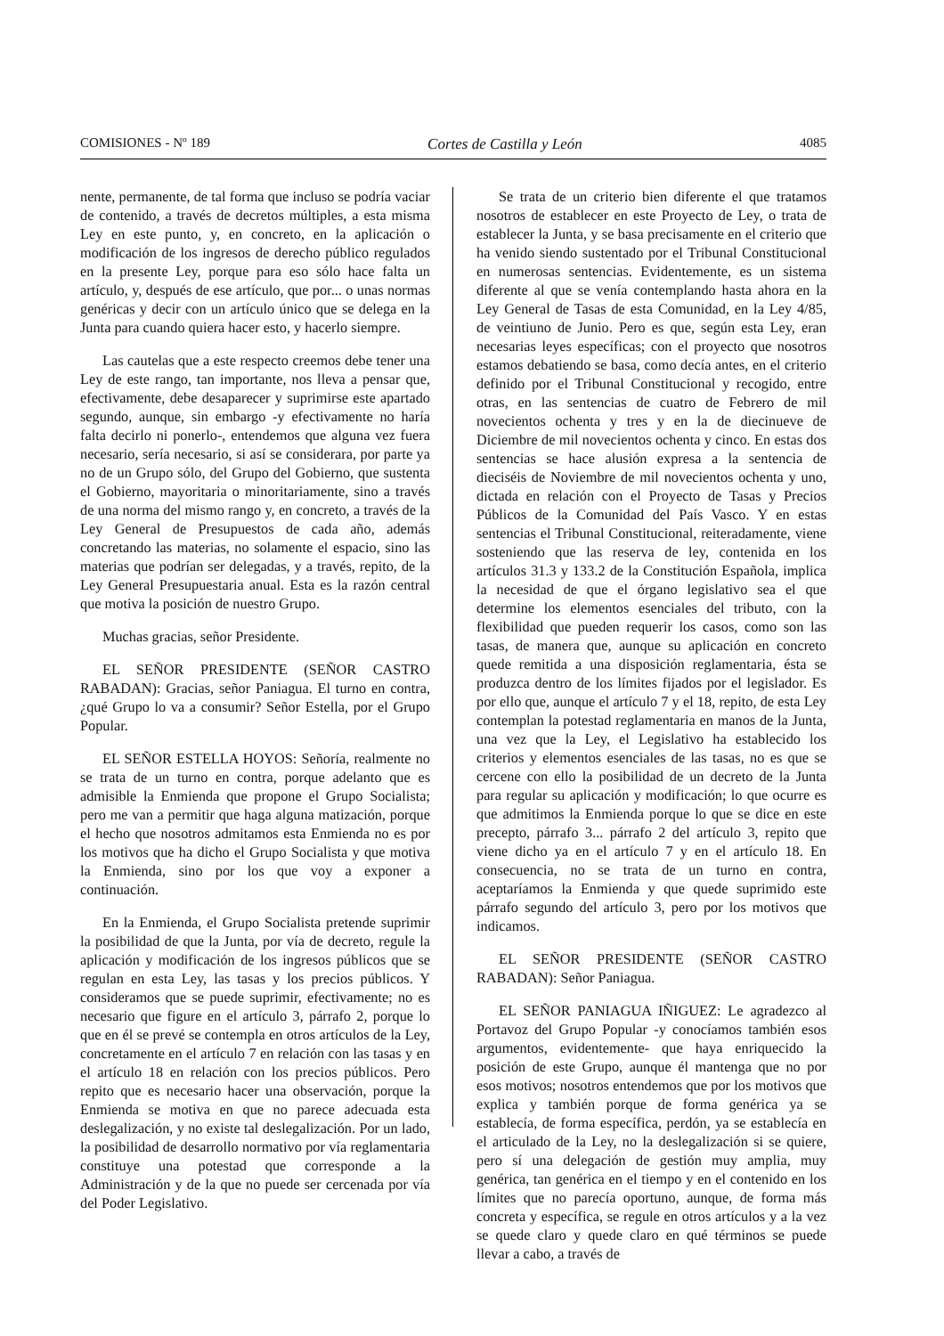COMISIONES - Nº 189 Cortes de Castilla y León 4085
nente, permanente, de tal forma que incluso se podría vaciar de contenido, a través de decretos múltiples, a esta misma Ley en este punto, y, en concreto, en la aplicación o modificación de los ingresos de derecho público regulados en la presente Ley, porque para eso sólo hace falta un artículo, y, después de ese artículo, que por... o unas normas genéricas y decir con un artículo único que se delega en la Junta para cuando quiera hacer esto, y hacerlo siempre.
Las cautelas que a este respecto creemos debe tener una Ley de este rango, tan importante, nos lleva a pensar que, efectivamente, debe desaparecer y suprimirse este apartado segundo, aunque, sin embargo -y efectivamente no haría falta decirlo ni ponerlo-, entendemos que alguna vez fuera necesario, sería necesario, si así se considerara, por parte ya no de un Grupo sólo, del Grupo del Gobierno, que sustenta el Gobierno, mayoritaria o minoritariamente, sino a través de una norma del mismo rango y, en concreto, a través de la Ley General de Presupuestos de cada año, además concretando las materias, no solamente el espacio, sino las materias que podrían ser delegadas, y a través, repito, de la Ley General Presupuestaria anual. Esta es la razón central que motiva la posición de nuestro Grupo.
Muchas gracias, señor Presidente.
EL SEÑOR PRESIDENTE (SEÑOR CASTRO RABADAN): Gracias, señor Paniagua. El turno en contra, ¿qué Grupo lo va a consumir? Señor Estella, por el Grupo Popular.
EL SEÑOR ESTELLA HOYOS: Señoría, realmente no se trata de un turno en contra, porque adelanto que es admisible la Enmienda que propone el Grupo Socialista; pero me van a permitir que haga alguna matización, porque el hecho que nosotros admitamos esta Enmienda no es por los motivos que ha dicho el Grupo Socialista y que motiva la Enmienda, sino por los que voy a exponer a continuación.
En la Enmienda, el Grupo Socialista pretende suprimir la posibilidad de que la Junta, por vía de decreto, regule la aplicación y modificación de los ingresos públicos que se regulan en esta Ley, las tasas y los precios públicos. Y consideramos que se puede suprimir, efectivamente; no es necesario que figure en el artículo 3, párrafo 2, porque lo que en él se prevé se contempla en otros artículos de la Ley, concretamente en el artículo 7 en relación con las tasas y en el artículo 18 en relación con los precios públicos. Pero repito que es necesario hacer una observación, porque la Enmienda se motiva en que no parece adecuada esta deslegalización, y no existe tal deslegalización. Por un lado, la posibilidad de desarrollo normativo por vía reglamentaria constituye una potestad que corresponde a la Administración y de la que no puede ser cercenada por vía del Poder Legislativo.
Se trata de un criterio bien diferente el que tratamos nosotros de establecer en este Proyecto de Ley, o trata de establecer la Junta, y se basa precisamente en el criterio que ha venido siendo sustentado por el Tribunal Constitucional en numerosas sentencias. Evidentemente, es un sistema diferente al que se venía contemplando hasta ahora en la Ley General de Tasas de esta Comunidad, en la Ley 4/85, de veintiuno de Junio. Pero es que, según esta Ley, eran necesarias leyes específicas; con el proyecto que nosotros estamos debatiendo se basa, como decía antes, en el criterio definido por el Tribunal Constitucional y recogido, entre otras, en las sentencias de cuatro de Febrero de mil novecientos ochenta y tres y en la de diecinueve de Diciembre de mil novecientos ochenta y cinco. En estas dos sentencias se hace alusión expresa a la sentencia de dieciséis de Noviembre de mil novecientos ochenta y uno, dictada en relación con el Proyecto de Tasas y Precios Públicos de la Comunidad del País Vasco. Y en estas sentencias el Tribunal Constitucional, reiteradamente, viene sosteniendo que las reserva de ley, contenida en los artículos 31.3 y 133.2 de la Constitución Española, implica la necesidad de que el órgano legislativo sea el que determine los elementos esenciales del tributo, con la flexibilidad que pueden requerir los casos, como son las tasas, de manera que, aunque su aplicación en concreto quede remitida a una disposición reglamentaria, ésta se produzca dentro de los límites fijados por el legislador. Es por ello que, aunque el artículo 7 y el 18, repito, de esta Ley contemplan la potestad reglamentaria en manos de la Junta, una vez que la Ley, el Legislativo ha establecido los criterios y elementos esenciales de las tasas, no es que se cercene con ello la posibilidad de un decreto de la Junta para regular su aplicación y modificación; lo que ocurre es que admitimos la Enmienda porque lo que se dice en este precepto, párrafo 3... párrafo 2 del artículo 3, repito que viene dicho ya en el artículo 7 y en el artículo 18. En consecuencia, no se trata de un turno en contra, aceptaríamos la Enmienda y que quede suprimido este párrafo segundo del artículo 3, pero por los motivos que indicamos.
EL SEÑOR PRESIDENTE (SEÑOR CASTRO RABADAN): Señor Paniagua.
EL SEÑOR PANIAGUA IÑIGUEZ: Le agradezco al Portavoz del Grupo Popular -y conocíamos también esos argumentos, evidentemente- que haya enriquecido la posición de este Grupo, aunque él mantenga que no por esos motivos; nosotros entendemos que por los motivos que explica y también porque de forma genérica ya se establecía, de forma específica, perdón, ya se establecía en el articulado de la Ley, no la deslegalización si se quiere, pero sí una delegación de gestión muy amplia, muy genérica, tan genérica en el tiempo y en el contenido en los límites que no parecía oportuno, aunque, de forma más concreta y específica, se regule en otros artículos y a la vez se quede claro y quede claro en qué términos se puede llevar a cabo, a través de